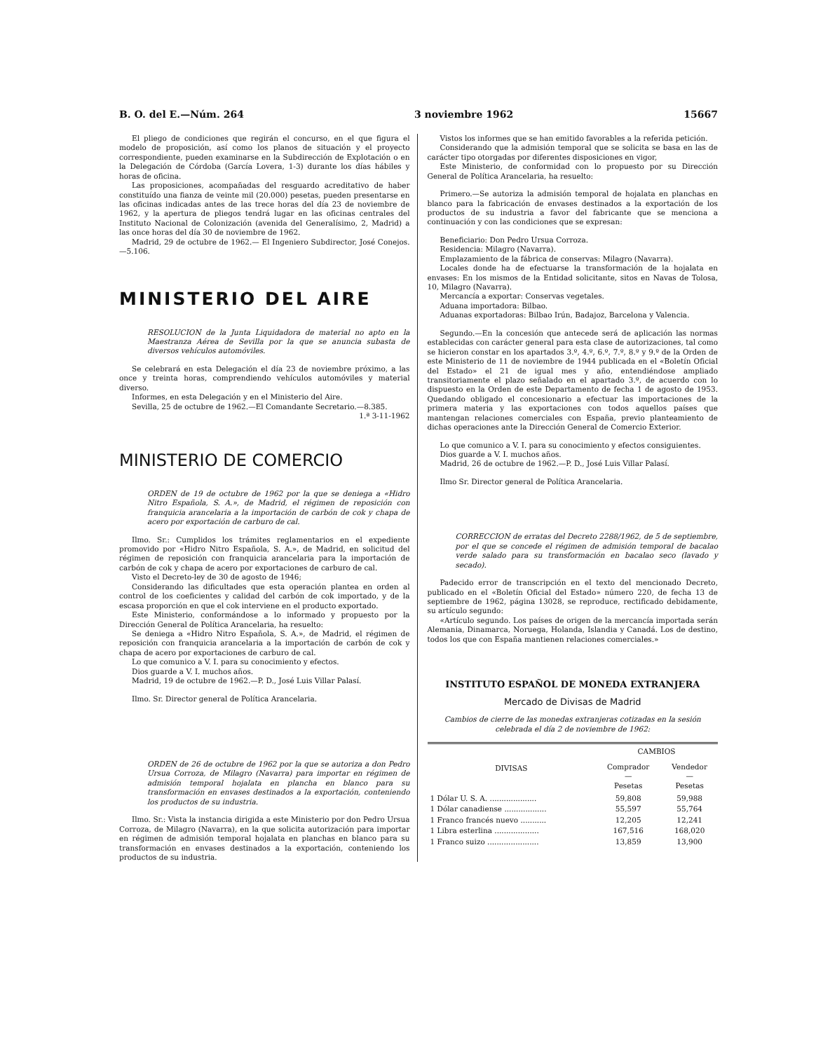B. O. del E.—Núm. 264 3 noviembre 1962 15667
El pliego de condiciones que regirán el concurso, en el que figura el modelo de proposición, así como los planos de situación y el proyecto correspondiente, pueden examinarse en la Subdirección de Explotación o en la Delegación de Córdoba (García Lovera, 1-3) durante los días hábiles y horas de oficina.
Las proposiciones, acompañadas del resguardo acreditativo de haber constituído una fianza de veinte mil (20.000) pesetas, pueden presentarse en las oficinas indicadas antes de las trece horas del día 23 de noviembre de 1962, y la apertura de pliegos tendrá lugar en las oficinas centrales del Instituto Nacional de Colonización (avenida del Generalísimo, 2, Madrid) a las once horas del día 30 de noviembre de 1962.
Madrid, 29 de octubre de 1962.— El Ingeniero Subdirector, José Conejos.—5.106.
MINISTERIO DEL AIRE
RESOLUCION de la Junta Liquidadora de material no apto en la Maestranza Aérea de Sevilla por la que se anuncia subasta de diversos vehículos automóviles.
Se celebrará en esta Delegación el día 23 de noviembre próximo, a las once y treinta horas, comprendiendo vehículos automóviles y material diverso.
Informes, en esta Delegación y en el Ministerio del Aire.
Sevilla, 25 de octubre de 1962.—El Comandante Secretario.—8.385. 1.ª 3-11-1962
MINISTERIO DE COMERCIO
ORDEN de 19 de octubre de 1962 por la que se deniega a «Hidro Nitro Española, S. A.», de Madrid, el régimen de reposición con franquicia arancelaria a la importación de carbón de cok y chapa de acero por exportación de carburo de cal.
Ilmo. Sr.: Cumplidos los trámites reglamentarios en el expediente promovido por «Hidro Nitro Española, S. A.», de Madrid, en solicitud del régimen de reposición con franquicia arancelaria para la importación de carbón de cok y chapa de acero por exportaciones de carburo de cal.
Visto el Decreto-ley de 30 de agosto de 1946;
Considerando las dificultades que esta operación plantea en orden al control de los coeficientes y calidad del carbón de cok importado, y de la escasa proporción en que el cok interviene en el producto exportado.
Este Ministerio, conformándose a lo informado y propuesto por la Dirección General de Política Arancelaria, ha resuelto:
Se deniega a «Hidro Nitro Española, S. A.», de Madrid, el régimen de reposición con franquicia arancelaria a la importación de carbón de cok y chapa de acero por exportaciones de carburo de cal.
Lo que comunico a V. I. para su conocimiento y efectos.
Dios guarde a V. I. muchos años.
Madrid, 19 de octubre de 1962.—P. D., José Luis Villar Palasí.
Ilmo. Sr. Director general de Política Arancelaria.
ORDEN de 26 de octubre de 1962 por la que se autoriza a don Pedro Ursua Corroza, de Milagro (Navarra) para importar en régimen de admisión temporal hojalata en plancha en blanco para su transformación en envases destinados a la exportación, conteniendo los productos de su industria.
Ilmo. Sr.: Vista la instancia dirigida a este Ministerio por don Pedro Ursua Corroza, de Milagro (Navarra), en la que solicita autorización para importar en régimen de admisión temporal hojalata en planchas en blanco para su transformación en envases destinados a la exportación, conteniendo los productos de su industria.
Vistos los informes que se han emitido favorables a la referida petición.
Considerando que la admisión temporal que se solicita se basa en las de carácter tipo otorgadas por diferentes disposiciones en vigor,
Este Ministerio, de conformidad con lo propuesto por su Dirección General de Política Arancelaria, ha resuelto:
Primero.—Se autoriza la admisión temporal de hojalata en planchas en blanco para la fabricación de envases destinados a la exportación de los productos de su industria a favor del fabricante que se menciona a continuación y con las condiciones que se expresan:
Beneficiario: Don Pedro Ursua Corroza.
Residencia: Milagro (Navarra).
Emplazamiento de la fábrica de conservas: Milagro (Navarra).
Locales donde ha de efectuarse la transformación de la hojalata en envases: En los mismos de la Entidad solicitante, sitos en Navas de Tolosa, 10, Milagro (Navarra).
Mercancía a exportar: Conservas vegetales.
Aduana importadora: Bilbao.
Aduanas exportadoras: Bilbao Irún, Badajoz, Barcelona y Valencia.
Segundo.—En la concesión que antecede será de aplicación las normas establecidas con carácter general para esta clase de autorizaciones, tal como se hicieron constar en los apartados 3.º, 4.º, 6.º, 7.º, 8.º y 9.º de la Orden de este Ministerio de 11 de noviembre de 1944 publicada en el «Boletín Oficial del Estado» el 21 de igual mes y año, entendiéndose ampliado transitoriamente el plazo señalado en el apartado 3.º, de acuerdo con lo dispuesto en la Orden de este Departamento de fecha 1 de agosto de 1953. Quedando obligado el concesionario a efectuar las importaciones de la primera materia y las exportaciones con todos aquellos países que mantengan relaciones comerciales con España, previo planteamiento de dichas operaciones ante la Dirección General de Comercio Exterior.
Lo que comunico a V. I. para su conocimiento y efectos consiguientes.
Dios guarde a V. I. muchos años.
Madrid, 26 de octubre de 1962.—P. D., José Luis Villar Palasí.
Ilmo Sr. Director general de Política Arancelaria.
CORRECCION de erratas del Decreto 2288/1962, de 5 de septiembre, por el que se concede el régimen de admisión temporal de bacalao verde salado para su transformación en bacalao seco (lavado y secado).
Padecido error de transcripción en el texto del mencionado Decreto, publicado en el «Boletín Oficial del Estado» número 220, de fecha 13 de septiembre de 1962, página 13028, se reproduce, rectificado debidamente, su artículo segundo:
«Artículo segundo. Los países de origen de la mercancía importada serán Alemania, Dinamarca, Noruega, Holanda, Islandia y Canadá. Los de destino, todos los que con España mantienen relaciones comerciales.»
INSTITUTO ESPAÑOL DE MONEDA EXTRANJERA
Mercado de Divisas de Madrid
Cambios de cierre de las monedas extranjeras cotizadas en la sesión celebrada el día 2 de noviembre de 1962:
| DIVISAS | CAMBIOS | |
| --- | --- | --- |
| | Comprador — Pesetas | Vendedor — Pesetas |
| 1 Dólar U. S. A. .................... | 59,808 | 59,988 |
| 1 Dólar canadiense .................. | 55,597 | 55,764 |
| 1 Franco francés nuevo ........... | 12,205 | 12,241 |
| 1 Libra esterlina ................... | 167,516 | 168,020 |
| 1 Franco suizo ...................... | 13,859 | 13,900 |